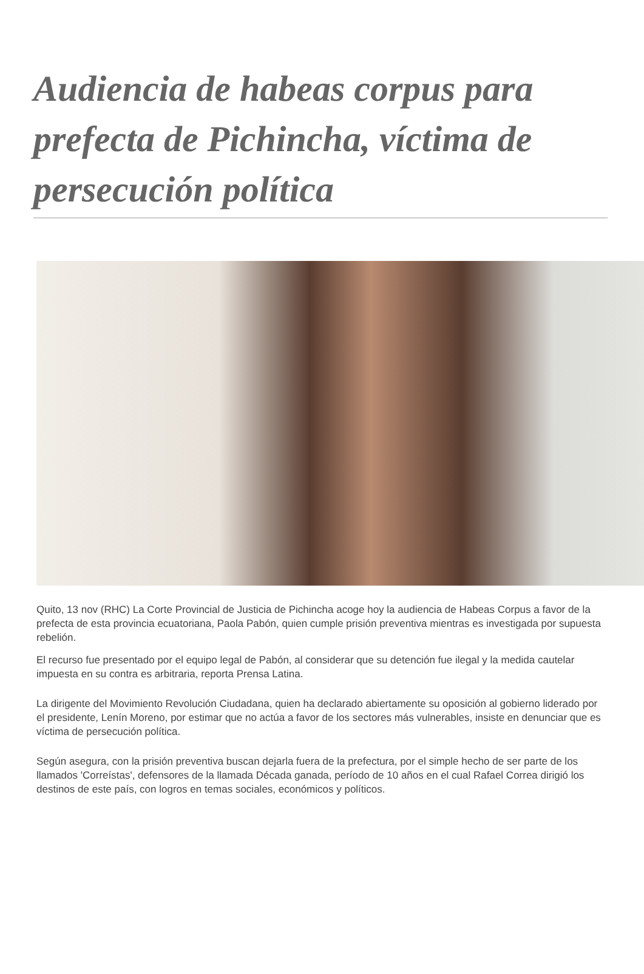Audiencia de habeas corpus para prefecta de Pichincha, víctima de persecución política
Quito, 13 nov (RHC) La Corte Provincial de Justicia de Pichincha acoge hoy la audiencia de Habeas Corpus a favor de la prefecta de esta provincia ecuatoriana, Paola Pabón, quien cumple prisión preventiva mientras es investigada por supuesta rebelión.
El recurso fue presentado por el equipo legal de Pabón, al considerar que su detención fue ilegal y la medida cautelar impuesta en su contra es arbitraria, reporta Prensa Latina.
La dirigente del Movimiento Revolución Ciudadana, quien ha declarado abiertamente su oposición al gobierno liderado por el presidente, Lenín Moreno, por estimar que no actúa a favor de los sectores más vulnerables, insiste en denunciar que es víctima de persecución política.
Según asegura, con la prisión preventiva buscan dejarla fuera de la prefectura, por el simple hecho de ser parte de los llamados 'Correístas', defensores de la llamada Década ganada, período de 10 años en el cual Rafael Correa dirigió los destinos de este país, con logros en temas sociales, económicos y políticos.